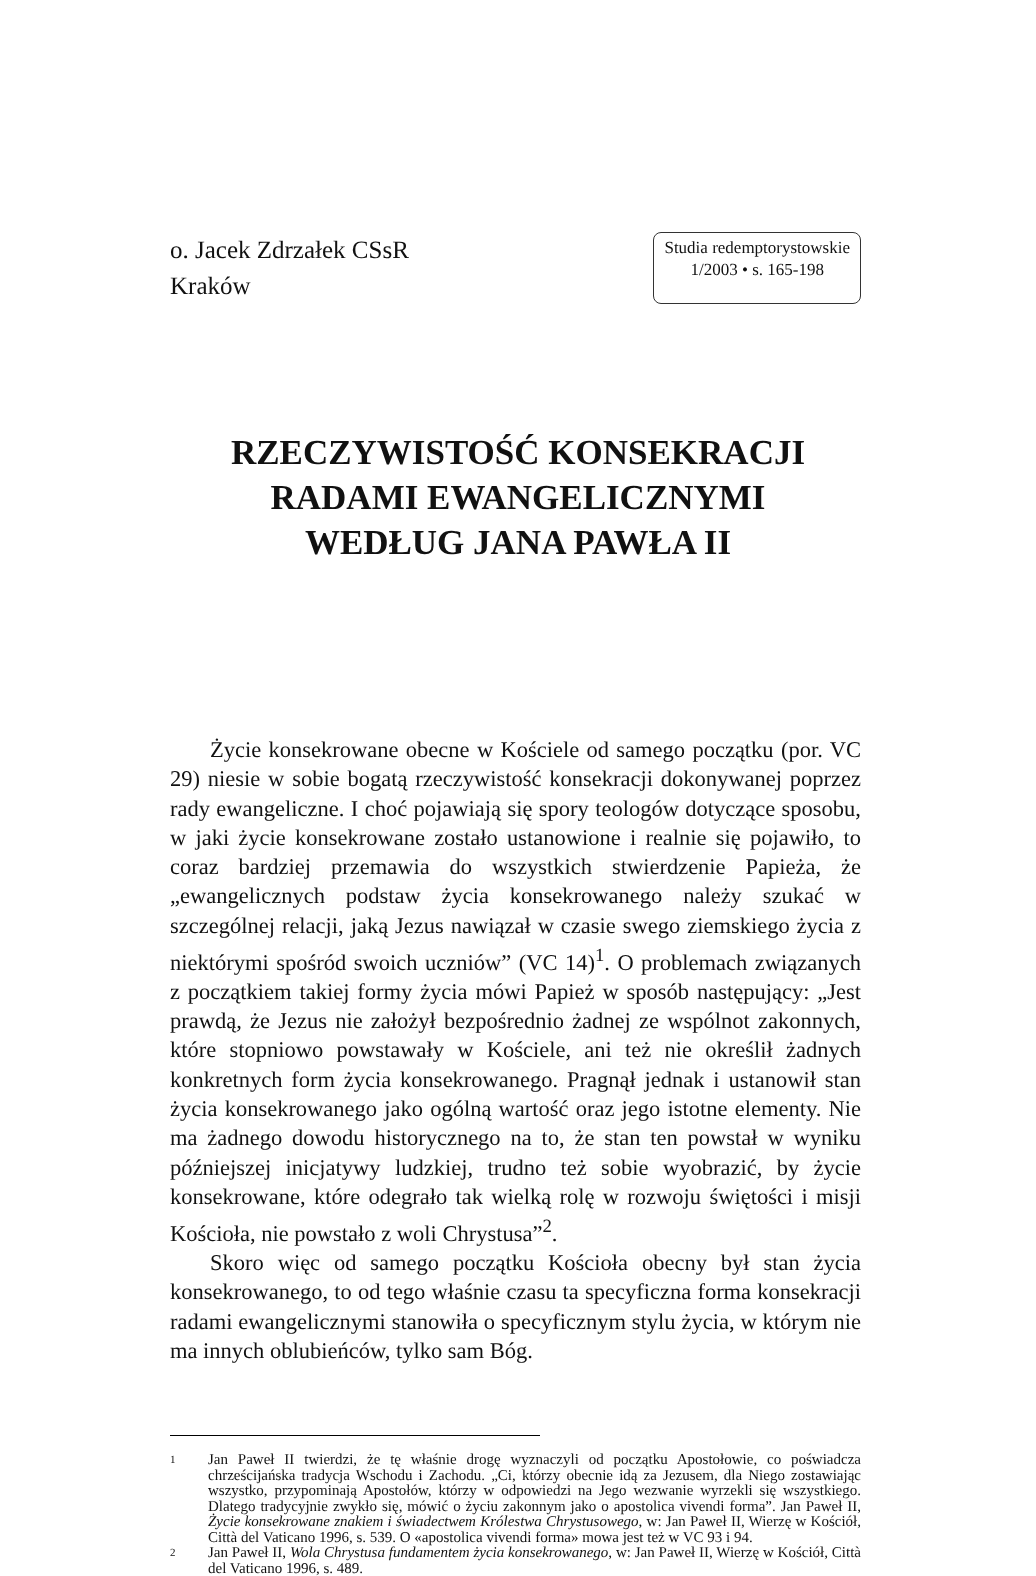o. Jacek Zdrzałek CSsR
Kraków
Studia redemptorystowskie
1/2003 • s. 165-198
RZECZYWISTOŚĆ KONSEKRACJI
RADAMI EWANGELICZNYMI
WEDŁUG JANA PAWŁA II
Życie konsekrowane obecne w Kościele od samego początku (por. VC 29) niesie w sobie bogatą rzeczywistość konsekracji dokonywanej poprzez rady ewangeliczne. I choć pojawiają się spory teologów dotyczące sposobu, w jaki życie konsekrowane zostało ustanowione i realnie się pojawiło, to coraz bardziej przemawia do wszystkich stwierdzenie Papieża, że „ewangelicznych podstaw życia konsekrowanego należy szukać w szczególnej relacji, jaką Jezus nawiązał w czasie swego ziemskiego życia z niektórymi spośród swoich uczniów” (VC 14)<sup>1</sup>. O problemach związanych z początkiem takiej formy życia mówi Papież w sposób następujący: „Jest prawdą, że Jezus nie założył bezpośrednio żadnej ze wspólnot zakonnych, które stopniowo powstawały w Kościele, ani też nie określił żadnych konkretnych form życia konsekrowanego. Pragnął jednak i ustanowił stan życia konsekrowanego jako ogólną wartość oraz jego istotne elementy. Nie ma żadnego dowodu historycznego na to, że stan ten powstał w wyniku późniejszej inicjatywy ludzkiej, trudno też sobie wyobrazić, by życie konsekrowane, które odegrało tak wielką rolę w rozwoju świętości i misji Kościoła, nie powstało z woli Chrystusa”<sup>2</sup>.
Skoro więc od samego początku Kościoła obecny był stan życia konsekrowanego, to od tego właśnie czasu ta specyficzna forma konsekracji radami ewangelicznymi stanowiła o specyficznym stylu życia, w którym nie ma innych oblubieńców, tylko sam Bóg.
1
Jan Paweł II twierdzi, że tę właśnie drogę wyznaczyli od początku Apostołowie, co poświadcza chrześcijańska tradycja Wschodu i Zachodu. „Ci, którzy obecnie idą za Jezusem, dla Niego zostawiając wszystko, przypominają Apostołów, którzy w odpowiedzi na Jego wezwanie wyrzekli się wszystkiego. Dlatego tradycyjnie zwykło się, mówić o życiu zakonnym jako o apostolica vivendi forma”. Jan Paweł II, Życie konsekrowane znakiem i świadectwem Królestwa Chrystusowego, w: Jan Paweł II, Wierzę w Kościół, Città del Vaticano 1996, s. 539. O «apostolica vivendi forma» mowa jest też w VC 93 i 94.
2
Jan Paweł II, Wola Chrystusa fundamentem życia konsekrowanego, w: Jan Paweł II, Wierzę w Kościół, Città del Vaticano 1996, s. 489.